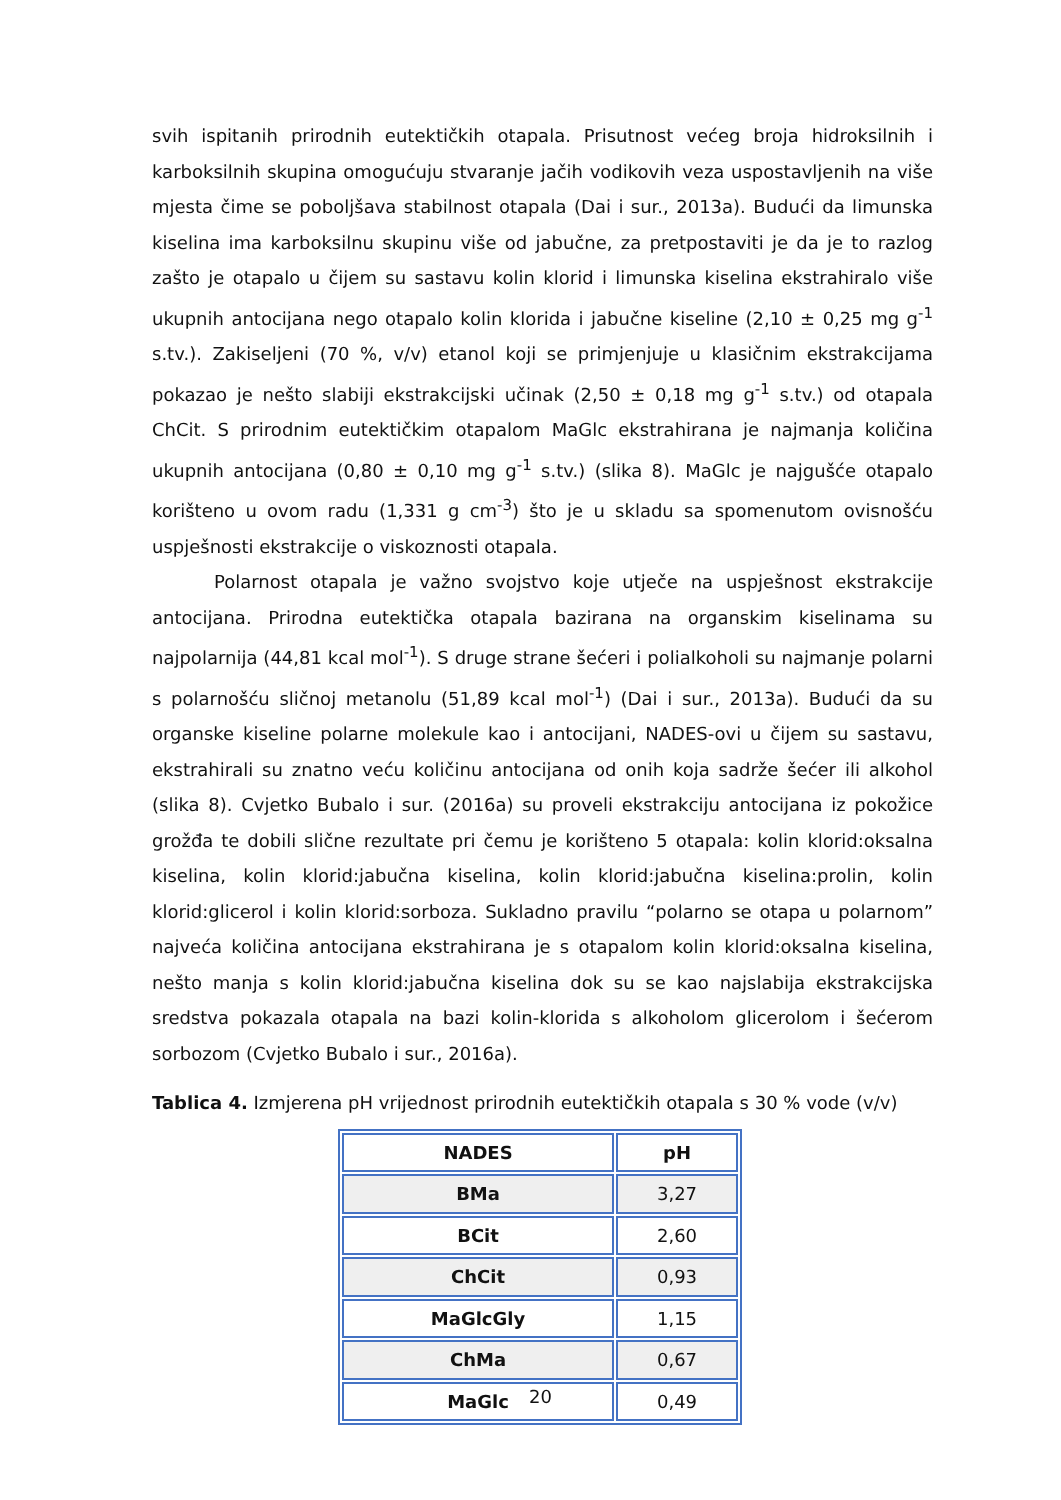svih ispitanih prirodnih eutektičkih otapala. Prisutnost većeg broja hidroksilnih i karboksilnih skupina omogućuju stvaranje jačih vodikovih veza uspostavljenih na više mjesta čime se poboljšava stabilnost otapala (Dai i sur., 2013a). Budući da limunska kiselina ima karboksilnu skupinu više od jabučne, za pretpostaviti je da je to razlog zašto je otapalo u čijem su sastavu kolin klorid i limunska kiselina ekstrahiralo više ukupnih antocijana nego otapalo kolin klorida i jabučne kiseline (2,10 ± 0,25 mg g<sup>-1</sup> s.tv.). Zakiseljeni (70 %, v/v) etanol koji se primjenjuje u klasičnim ekstrakcijama pokazao je nešto slabiji ekstrakcijski učinak (2,50 ± 0,18 mg g<sup>-1</sup> s.tv.) od otapala ChCit. S prirodnim eutektičkim otapalom MaGlc ekstrahirana je najmanja količina ukupnih antocijana (0,80 ± 0,10 mg g<sup>-1</sup> s.tv.) (slika 8). MaGlc je najgušće otapalo korišteno u ovom radu (1,331 g cm<sup>-3</sup>) što je u skladu sa spomenutom ovisnošću uspješnosti ekstrakcije o viskoznosti otapala.
Polarnost otapala je važno svojstvo koje utječe na uspješnost ekstrakcije antocijana. Prirodna eutektička otapala bazirana na organskim kiselinama su najpolarnija (44,81 kcal mol<sup>-1</sup>). S druge strane šećeri i polialkoholi su najmanje polarni s polarnošću sličnoj metanolu (51,89 kcal mol<sup>-1</sup>) (Dai i sur., 2013a). Budući da su organske kiseline polarne molekule kao i antocijani, NADES-ovi u čijem su sastavu, ekstrahirali su znatno veću količinu antocijana od onih koja sadrže šećer ili alkohol (slika 8). Cvjetko Bubalo i sur. (2016a) su proveli ekstrakciju antocijana iz pokožice grožđa te dobili slične rezultate pri čemu je korišteno 5 otapala: kolin klorid:oksalna kiselina, kolin klorid:jabučna kiselina, kolin klorid:jabučna kiselina:prolin, kolin klorid:glicerol i kolin klorid:sorboza. Sukladno pravilu “polarno se otapa u polarnom” najveća količina antocijana ekstrahirana je s otapalom kolin klorid:oksalna kiselina, nešto manja s kolin klorid:jabučna kiselina dok su se kao najslabija ekstrakcijska sredstva pokazala otapala na bazi kolin-klorida s alkoholom glicerolom i šećerom sorbozom (Cvjetko Bubalo i sur., 2016a).
Tablica 4. Izmjerena pH vrijednost prirodnih eutektičkih otapala s 30 % vode (v/v)
| NADES | pH |
| --- | --- |
| BMa | 3,27 |
| BCit | 2,60 |
| ChCit | 0,93 |
| MaGlcGly | 1,15 |
| ChMa | 0,67 |
| MaGlc | 0,49 |
20